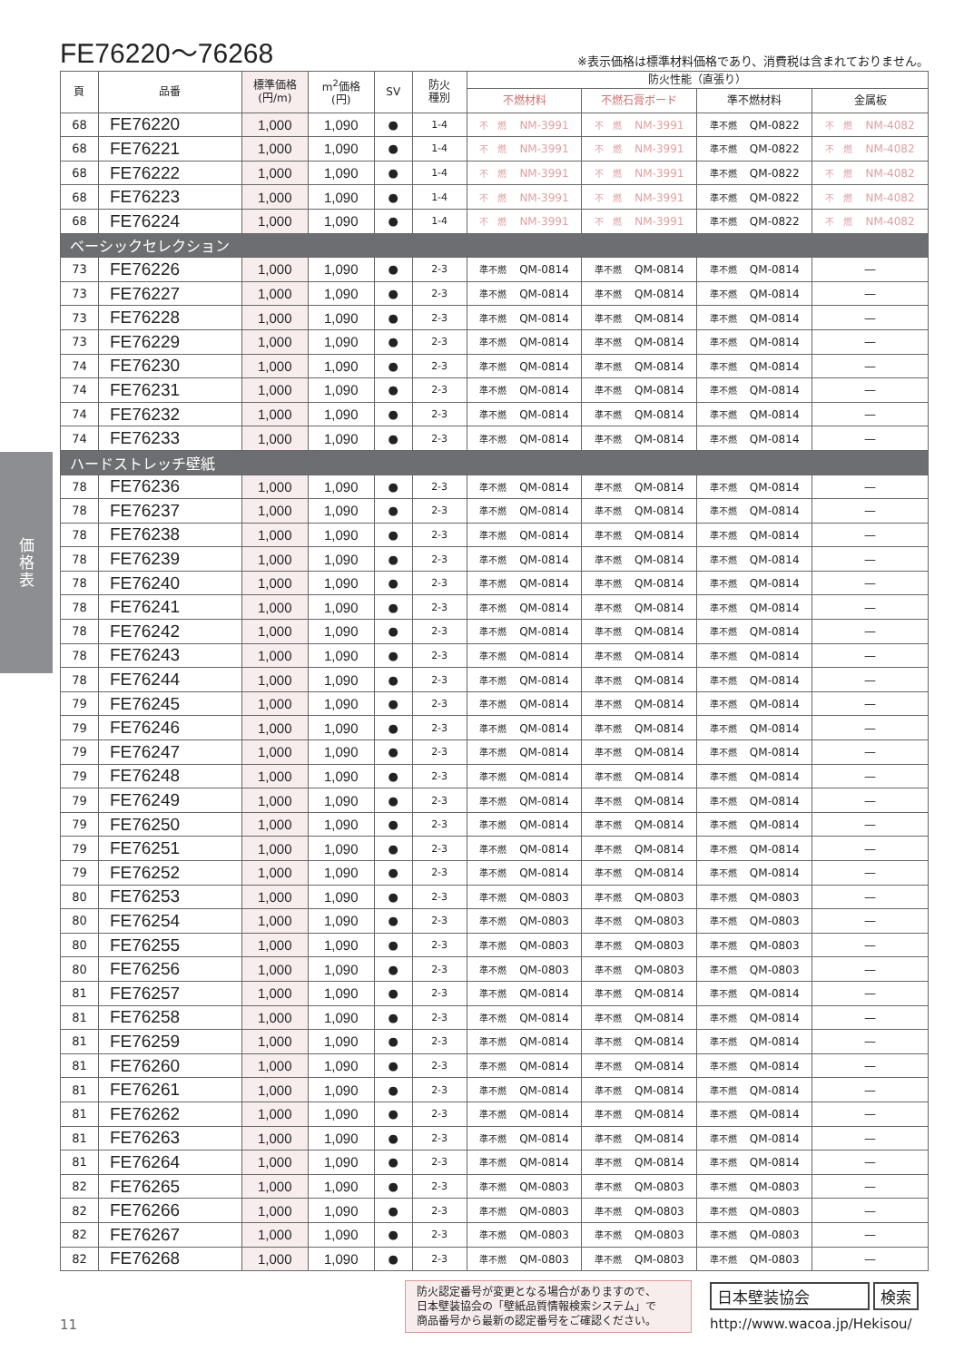価
格
表
FE76220～76268
※表示価格は標準材料価格であり、消費税は含まれておりません。
| 頁 | 品番 | 標準価格 (円/m) | m<sup>2</sup>価格 (円) | SV | 防火 種別 | 防火性能（直張り） | | | |
| --- | --- | --- | --- | --- | --- | --- | --- | --- | --- |
| | | | | | | 不燃材料 | 不燃石膏ボード | 準不燃材料 | 金属板 |
| 68 | FE76220 | 1,000 | 1,090 | ● | 1-4 | 不 燃 NM-3991 | 不 燃 NM-3991 | 準不燃 QM-0822 | 不 燃 NM-4082 |
| 68 | FE76221 | 1,000 | 1,090 | ● | 1-4 | 不 燃 NM-3991 | 不 燃 NM-3991 | 準不燃 QM-0822 | 不 燃 NM-4082 |
| 68 | FE76222 | 1,000 | 1,090 | ● | 1-4 | 不 燃 NM-3991 | 不 燃 NM-3991 | 準不燃 QM-0822 | 不 燃 NM-4082 |
| 68 | FE76223 | 1,000 | 1,090 | ● | 1-4 | 不 燃 NM-3991 | 不 燃 NM-3991 | 準不燃 QM-0822 | 不 燃 NM-4082 |
| 68 | FE76224 | 1,000 | 1,090 | ● | 1-4 | 不 燃 NM-3991 | 不 燃 NM-3991 | 準不燃 QM-0822 | 不 燃 NM-4082 |
| ベーシックセレクション | | | | | | | | | |
| 73 | FE76226 | 1,000 | 1,090 | ● | 2-3 | 準不燃 QM-0814 | 準不燃 QM-0814 | 準不燃 QM-0814 | — |
| 73 | FE76227 | 1,000 | 1,090 | ● | 2-3 | 準不燃 QM-0814 | 準不燃 QM-0814 | 準不燃 QM-0814 | — |
| 73 | FE76228 | 1,000 | 1,090 | ● | 2-3 | 準不燃 QM-0814 | 準不燃 QM-0814 | 準不燃 QM-0814 | — |
| 73 | FE76229 | 1,000 | 1,090 | ● | 2-3 | 準不燃 QM-0814 | 準不燃 QM-0814 | 準不燃 QM-0814 | — |
| 74 | FE76230 | 1,000 | 1,090 | ● | 2-3 | 準不燃 QM-0814 | 準不燃 QM-0814 | 準不燃 QM-0814 | — |
| 74 | FE76231 | 1,000 | 1,090 | ● | 2-3 | 準不燃 QM-0814 | 準不燃 QM-0814 | 準不燃 QM-0814 | — |
| 74 | FE76232 | 1,000 | 1,090 | ● | 2-3 | 準不燃 QM-0814 | 準不燃 QM-0814 | 準不燃 QM-0814 | — |
| 74 | FE76233 | 1,000 | 1,090 | ● | 2-3 | 準不燃 QM-0814 | 準不燃 QM-0814 | 準不燃 QM-0814 | — |
| ハードストレッチ壁紙 | | | | | | | | | |
| 78 | FE76236 | 1,000 | 1,090 | ● | 2-3 | 準不燃 QM-0814 | 準不燃 QM-0814 | 準不燃 QM-0814 | — |
| 78 | FE76237 | 1,000 | 1,090 | ● | 2-3 | 準不燃 QM-0814 | 準不燃 QM-0814 | 準不燃 QM-0814 | — |
| 78 | FE76238 | 1,000 | 1,090 | ● | 2-3 | 準不燃 QM-0814 | 準不燃 QM-0814 | 準不燃 QM-0814 | — |
| 78 | FE76239 | 1,000 | 1,090 | ● | 2-3 | 準不燃 QM-0814 | 準不燃 QM-0814 | 準不燃 QM-0814 | — |
| 78 | FE76240 | 1,000 | 1,090 | ● | 2-3 | 準不燃 QM-0814 | 準不燃 QM-0814 | 準不燃 QM-0814 | — |
| 78 | FE76241 | 1,000 | 1,090 | ● | 2-3 | 準不燃 QM-0814 | 準不燃 QM-0814 | 準不燃 QM-0814 | — |
| 78 | FE76242 | 1,000 | 1,090 | ● | 2-3 | 準不燃 QM-0814 | 準不燃 QM-0814 | 準不燃 QM-0814 | — |
| 78 | FE76243 | 1,000 | 1,090 | ● | 2-3 | 準不燃 QM-0814 | 準不燃 QM-0814 | 準不燃 QM-0814 | — |
| 78 | FE76244 | 1,000 | 1,090 | ● | 2-3 | 準不燃 QM-0814 | 準不燃 QM-0814 | 準不燃 QM-0814 | — |
| 79 | FE76245 | 1,000 | 1,090 | ● | 2-3 | 準不燃 QM-0814 | 準不燃 QM-0814 | 準不燃 QM-0814 | — |
| 79 | FE76246 | 1,000 | 1,090 | ● | 2-3 | 準不燃 QM-0814 | 準不燃 QM-0814 | 準不燃 QM-0814 | — |
| 79 | FE76247 | 1,000 | 1,090 | ● | 2-3 | 準不燃 QM-0814 | 準不燃 QM-0814 | 準不燃 QM-0814 | — |
| 79 | FE76248 | 1,000 | 1,090 | ● | 2-3 | 準不燃 QM-0814 | 準不燃 QM-0814 | 準不燃 QM-0814 | — |
| 79 | FE76249 | 1,000 | 1,090 | ● | 2-3 | 準不燃 QM-0814 | 準不燃 QM-0814 | 準不燃 QM-0814 | — |
| 79 | FE76250 | 1,000 | 1,090 | ● | 2-3 | 準不燃 QM-0814 | 準不燃 QM-0814 | 準不燃 QM-0814 | — |
| 79 | FE76251 | 1,000 | 1,090 | ● | 2-3 | 準不燃 QM-0814 | 準不燃 QM-0814 | 準不燃 QM-0814 | — |
| 79 | FE76252 | 1,000 | 1,090 | ● | 2-3 | 準不燃 QM-0814 | 準不燃 QM-0814 | 準不燃 QM-0814 | — |
| 80 | FE76253 | 1,000 | 1,090 | ● | 2-3 | 準不燃 QM-0803 | 準不燃 QM-0803 | 準不燃 QM-0803 | — |
| 80 | FE76254 | 1,000 | 1,090 | ● | 2-3 | 準不燃 QM-0803 | 準不燃 QM-0803 | 準不燃 QM-0803 | — |
| 80 | FE76255 | 1,000 | 1,090 | ● | 2-3 | 準不燃 QM-0803 | 準不燃 QM-0803 | 準不燃 QM-0803 | — |
| 80 | FE76256 | 1,000 | 1,090 | ● | 2-3 | 準不燃 QM-0803 | 準不燃 QM-0803 | 準不燃 QM-0803 | — |
| 81 | FE76257 | 1,000 | 1,090 | ● | 2-3 | 準不燃 QM-0814 | 準不燃 QM-0814 | 準不燃 QM-0814 | — |
| 81 | FE76258 | 1,000 | 1,090 | ● | 2-3 | 準不燃 QM-0814 | 準不燃 QM-0814 | 準不燃 QM-0814 | — |
| 81 | FE76259 | 1,000 | 1,090 | ● | 2-3 | 準不燃 QM-0814 | 準不燃 QM-0814 | 準不燃 QM-0814 | — |
| 81 | FE76260 | 1,000 | 1,090 | ● | 2-3 | 準不燃 QM-0814 | 準不燃 QM-0814 | 準不燃 QM-0814 | — |
| 81 | FE76261 | 1,000 | 1,090 | ● | 2-3 | 準不燃 QM-0814 | 準不燃 QM-0814 | 準不燃 QM-0814 | — |
| 81 | FE76262 | 1,000 | 1,090 | ● | 2-3 | 準不燃 QM-0814 | 準不燃 QM-0814 | 準不燃 QM-0814 | — |
| 81 | FE76263 | 1,000 | 1,090 | ● | 2-3 | 準不燃 QM-0814 | 準不燃 QM-0814 | 準不燃 QM-0814 | — |
| 81 | FE76264 | 1,000 | 1,090 | ● | 2-3 | 準不燃 QM-0814 | 準不燃 QM-0814 | 準不燃 QM-0814 | — |
| 82 | FE76265 | 1,000 | 1,090 | ● | 2-3 | 準不燃 QM-0803 | 準不燃 QM-0803 | 準不燃 QM-0803 | — |
| 82 | FE76266 | 1,000 | 1,090 | ● | 2-3 | 準不燃 QM-0803 | 準不燃 QM-0803 | 準不燃 QM-0803 | — |
| 82 | FE76267 | 1,000 | 1,090 | ● | 2-3 | 準不燃 QM-0803 | 準不燃 QM-0803 | 準不燃 QM-0803 | — |
| 82 | FE76268 | 1,000 | 1,090 | ● | 2-3 | 準不燃 QM-0803 | 準不燃 QM-0803 | 準不燃 QM-0803 | — |
11
防火認定番号が変更となる場合がありますので、
日本壁装協会の「壁紙品質情報検索システム」で
商品番号から最新の認定番号をご確認ください。
日本壁装協会 検索
http://www.wacoa.jp/Hekisou/